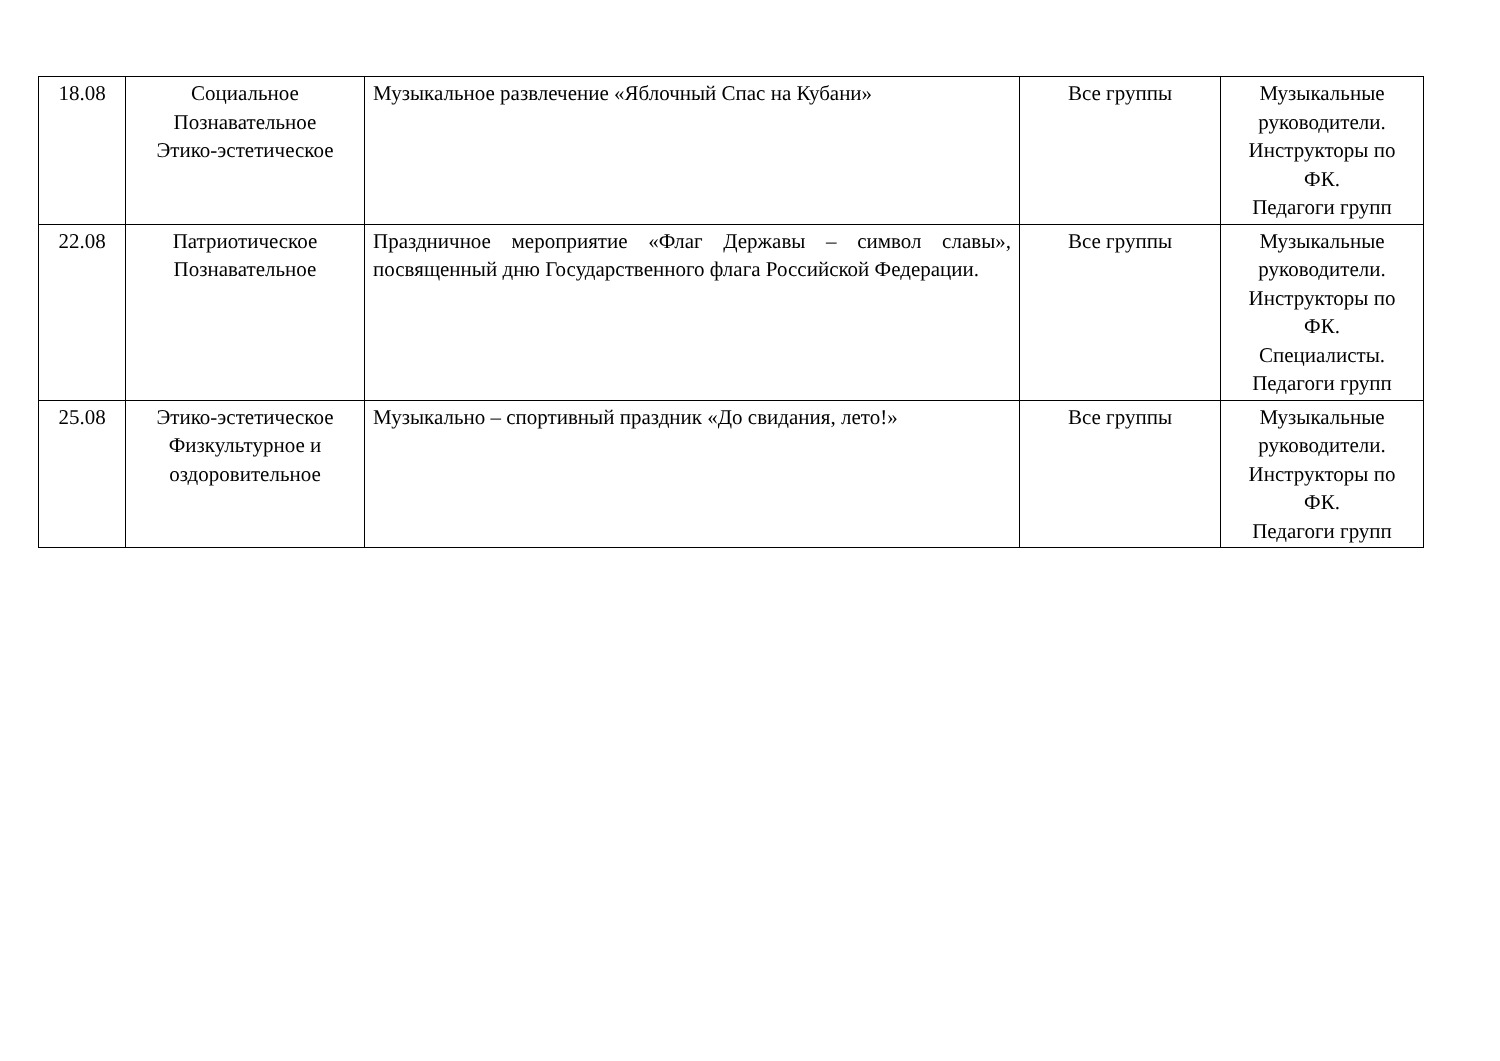| 18.08 | Социальное Познавательное Этико-эстетическое | Музыкальное развлечение «Яблочный Спас на Кубани» | Все группы | Музыкальные руководители. Инструкторы по ФК. Педагоги групп |
| 22.08 | Патриотическое Познавательное | Праздничное мероприятие «Флаг Державы – символ славы», посвященный дню Государственного флага Российской Федерации. | Все группы | Музыкальные руководители. Инструкторы по ФК. Специалисты. Педагоги групп |
| 25.08 | Этико-эстетическое Физкультурное и оздоровительное | Музыкально – спортивный праздник «До свидания, лето!» | Все группы | Музыкальные руководители. Инструкторы по ФК. Педагоги групп |